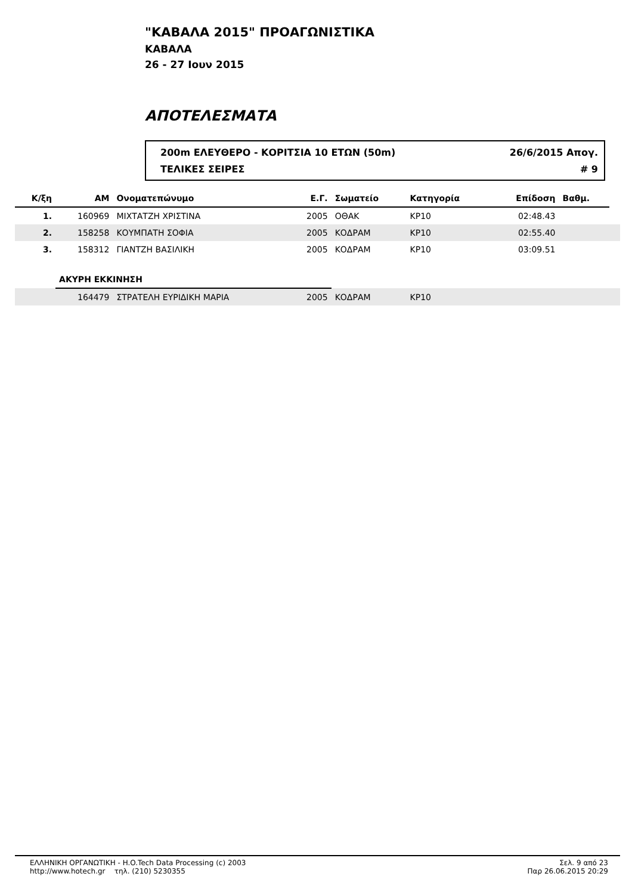"ΚΑΒΑΛΑ 2015" ΠΡΟΑΓΩΝΙΣΤΙΚΑ
ΚΑΒΑΛΑ
26 - 27 Ιουν 2015
ΑΠΟΤΕΛΕΣΜΑΤΑ
200m ΕΛΕΥΘΕΡΟ - ΚΟΡΙΤΣΙΑ 10 ΕΤΩΝ (50m) 26/6/2015 Απογ.
ΤΕΛΙΚΕΣ ΣΕΙΡΕΣ # 9
| Κ/ξη | ΑΜ | Ονοματεπώνυμο | Ε.Γ. | Σωματείο | Κατηγορία | Επίδοση | Βαθμ. | |
| --- | --- | --- | --- | --- | --- | --- | --- | --- |
| 1. | 160969 | ΜΙΧΤΑΤΖΗ ΧΡΙΣΤΙΝΑ | 2005 | ΟΘΑΚ | ΚΡ10 | 02:48.43 | | |
| 2. | 158258 | ΚΟΥΜΠΑΤΗ ΣΟΦΙΑ | 2005 | ΚΟΔΡΑΜ | ΚΡ10 | 02:55.40 | | |
| 3. | 158312 | ΓΙΑΝΤΖΗ ΒΑΣΙΛΙΚΗ | 2005 | ΚΟΔΡΑΜ | ΚΡ10 | 03:09.51 | | |
| | ΑΚΥΡΗ ΕΚΚΙΝΗΣΗ | | | | | | | |
| | 164479 | ΣΤΡΑΤΕΛΗ ΕΥΡΙΔΙΚΗ ΜΑΡΙΑ | 2005 | ΚΟΔΡΑΜ | ΚΡ10 | | | |
ΕΛΛΗΝΙΚΗ ΟΡΓΑΝΩΤΙΚΗ - H.O.Tech Data Processing (c) 2003
http://www.hotech.gr τηλ. (210) 5230355
Σελ. 9 από 23
Παρ 26.06.2015 20:29